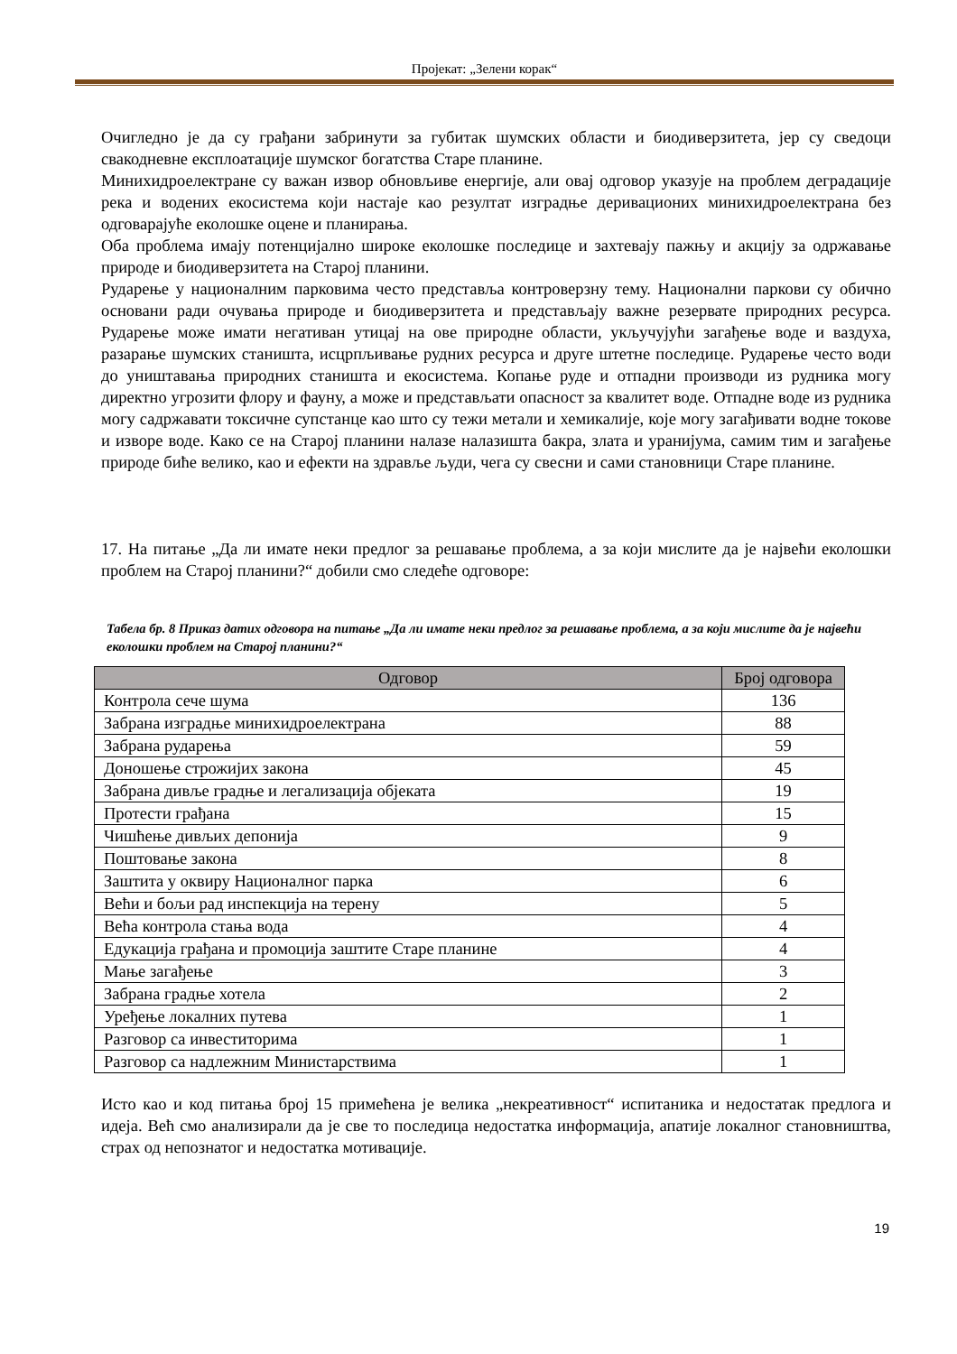Пројекат: „Зелени корак“
Очигледно је да су грађани забринути за губитак шумских области и биодиверзитета, јер су сведоци свакодневне експлоатације шумског богатства Старе планине.
Минихидроелектране су важан извор обновљиве енергије, али овај одговор указује на проблем деградације река и водених екосистема који настаје као резултат изградње деривационих минихидроелектрана без одговарајуће еколошке оцене и планирања.
Оба проблема имају потенцијално широке еколошке последице и захтевају пажњу и акцију за одржавање природе и биодиверзитета на Старој планини.
Рударење у националним парковима често представља контроверзну тему. Национални паркови су обично основани ради очувања природе и биодиверзитета и представљају важне резервате природних ресурса. Рударење може имати негативан утицај на ове природне области, укључујући загађење воде и ваздуха, разарање шумских станишта, исцрпљивање рудних ресурса и друге штетне последице. Рударење често води до уништавања природних станишта и екосистема. Копање руде и отпадни производи из рудника могу директно угрозити флору и фауну, а може и представљати опасност за квалитет воде. Отпадне воде из рудника могу садржавати токсичне супстанце као што су тежи метали и хемикалије, које могу загађивати водне токове и изворе воде. Како се на Старој планини налазе налазишта бакра, злата и уранијума, самим тим и загађење природе биће велико, као и ефекти на здравље људи, чега су свесни и сами становници Старе планине.
17. На питање „Да ли имате неки предлог за решавање проблема, а за који мислите да је највећи еколошки проблем на Старој планини?“ добили смо следеће одговоре:
Табела бр. 8 Приказ датих одговора на питање „Да ли имате неки предлог за решавање проблема, а за који мислите да је највећи еколошки проблем на Старој планини?“
| Одговор | Број одговора |
| --- | --- |
| Контрола сече шума | 136 |
| Забрана изградње минихидроелектрана | 88 |
| Забрана рударења | 59 |
| Доношење строжијих закона | 45 |
| Забрана дивље градње и легализација објеката | 19 |
| Протести грађана | 15 |
| Чишћење дивљих депонија | 9 |
| Поштовање закона | 8 |
| Заштита у оквиру Националног парка | 6 |
| Већи и бољи рад инспекција на терену | 5 |
| Већа контрола стања вода | 4 |
| Едукација грађана и промоција заштите Старе планине | 4 |
| Мање загађење | 3 |
| Забрана градње хотела | 2 |
| Уређење локалних путева | 1 |
| Разговор са инвеститорима | 1 |
| Разговор са надлежним Министарствима | 1 |
Исто као и код питања број 15 примећена је велика „некреативност“ испитаника и недостатак предлога и идеја. Већ смо анализирали да је све то последица недостатка информација, апатије локалног становништва, страх од непознатог и недостатка мотивације.
19